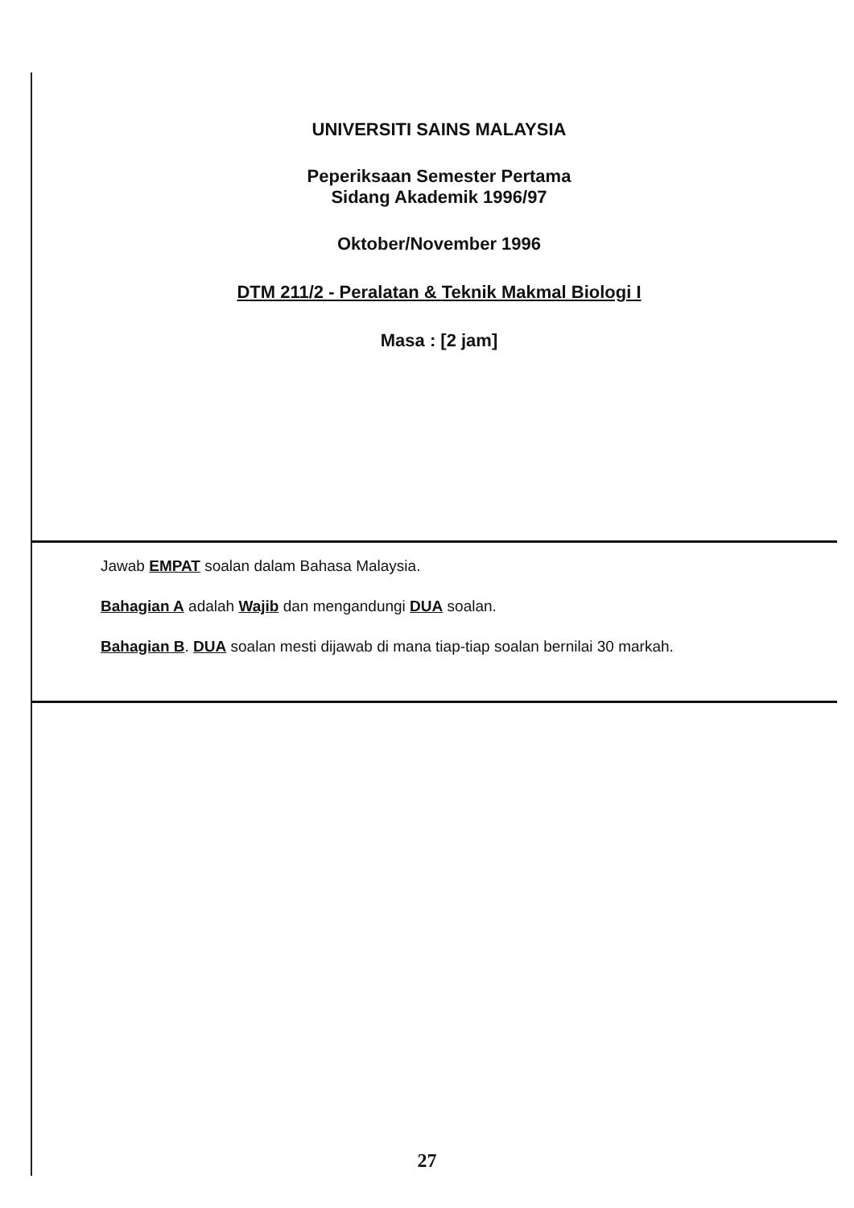UNIVERSITI SAINS MALAYSIA
Peperiksaan Semester Pertama
Sidang Akademik 1996/97
Oktober/November 1996
DTM 211/2 - Peralatan & Teknik Makmal Biologi I
Masa : [2 jam]
Jawab EMPAT soalan dalam Bahasa Malaysia.
Bahagian A adalah Wajib dan mengandungi DUA soalan.
Bahagian B. DUA soalan mesti dijawab di mana tiap-tiap soalan bernilai 30 markah.
27